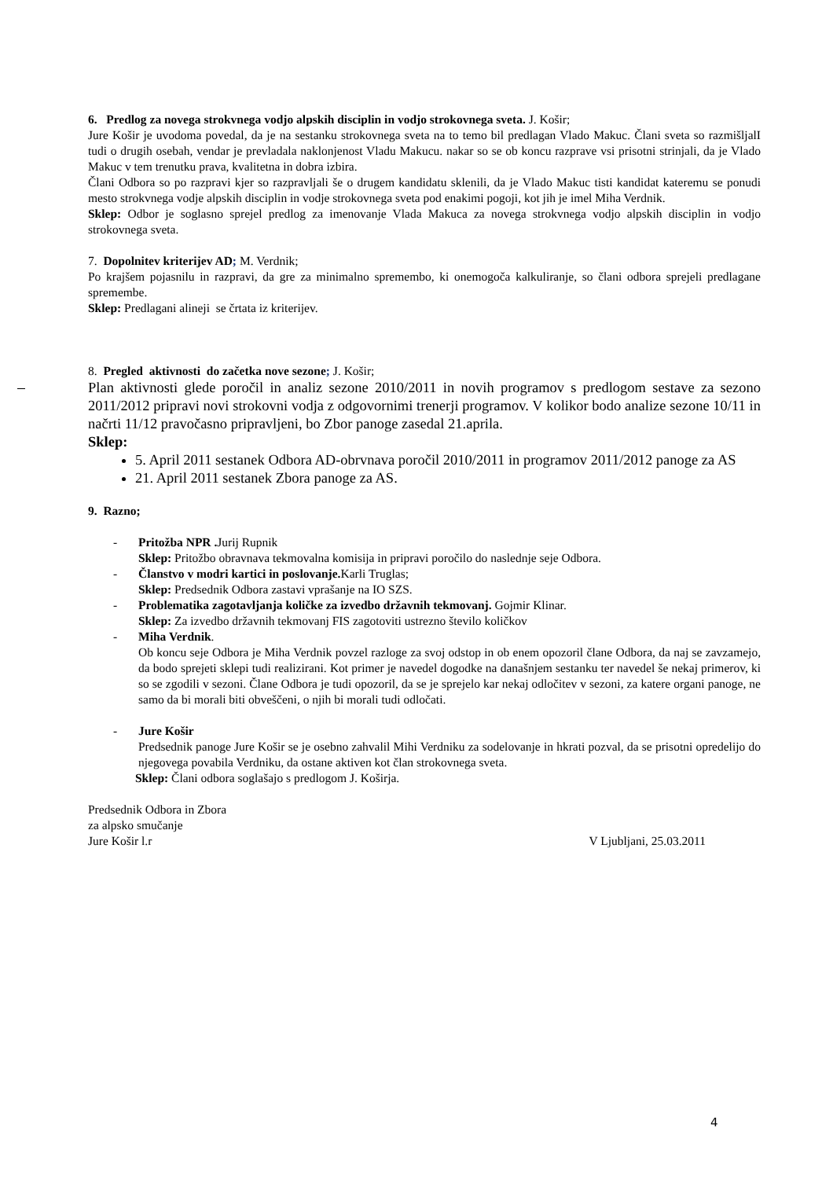6. Predlog za novega strokvnega vodjo alpskih disciplin in vodjo strokovnega sveta. J. Košir;
Jure Košir je uvodoma povedal, da je na sestanku strokovnega sveta na to temo bil predlagan Vlado Makuc. Člani sveta so razmišljalI tudi o drugih osebah, vendar je prevladala naklonjenost Vladu Makucu. nakar so se ob koncu razprave vsi prisotni strinjali, da je Vlado Makuc v tem trenutku prava, kvalitetna in dobra izbira.
Člani Odbora so po razpravi kjer so razpravljali še o drugem kandidatu sklenili, da je Vlado Makuc tisti kandidat kateremu se ponudi mesto strokvnega vodje alpskih disciplin in vodje strokovnega sveta pod enakimi pogoji, kot jih je imel Miha Verdnik.
Sklep: Odbor je soglasno sprejel predlog za imenovanje Vlada Makuca za novega strokvnega vodjo alpskih disciplin in vodjo strokovnega sveta.
7. Dopolnitev kriterijev AD; M. Verdnik;
Po krajšem pojasnilu in razpravi, da gre za minimalno spremembo, ki onemogoča kalkuliranje, so člani odbora sprejeli predlagane spremembe.
Sklep: Predlagani alineji se črtata iz kriterijev.
8. Pregled aktivnosti do začetka nove sezone; J. Košir;
Plan aktivnosti glede poročil in analiz sezone 2010/2011 in novih programov s predlogom sestave za sezono 2011/2012 pripravi novi strokovni vodja z odgovornimi trenerji programov. V kolikor bodo analize sezone 10/11 in načrti 11/12 pravočasno pripravljeni, bo Zbor panoge zasedal 21.aprila.
Sklep:
5. April 2011 sestanek Odbora AD-obrvnava poročil 2010/2011 in programov 2011/2012 panoge za AS
21. April 2011 sestanek Zbora panoge za AS.
9. Razno;
- Pritožba NPR . Jurij Rupnik
Sklep: Pritožbo obravnava tekmovalna komisija in pripravi poročilo do naslednje seje Odbora.
- Članstvo v modri kartici in poslovanje. Karli Truglas;
Sklep: Predsednik Odbora zastavi vprašanje na IO SZS.
- Problematika zagotavljanja količke za izvedbo državnih tekmovanj. Gojmir Klinar.
Sklep: Za izvedbo državnih tekmovanj FIS zagotoviti ustrezno število količkov
- Miha Verdnik.
Ob koncu seje Odbora je Miha Verdnik povzel razloge za svoj odstop in ob enem opozoril člane Odbora, da naj se zavzamejo, da bodo sprejeti sklepi tudi realizirani. Kot primer je navedel dogodke na današnjem sestanku ter navedel še nekaj primerov, ki so se zgodili v sezoni. Člane Odbora je tudi opozoril, da se je sprejelo kar nekaj odločitev v sezoni, za katere organi panoge, ne samo da bi morali biti obveščeni, o njih bi morali tudi odločati.
- Jure Košir
Predsednik panoge Jure Košir se je osebno zahvalil Mihi Verdniku za sodelovanje in hkrati pozval, da se prisotni opredelijo do njegovega povabila Verdniku, da ostane aktiven kot član strokovnega sveta.
Sklep: Člani odbora soglašajo s predlogom J. Koširja.
Predsednik Odbora in Zbora
za alpsko smučanje
Jure Košir l.r V Ljubljani, 25.03.2011
4